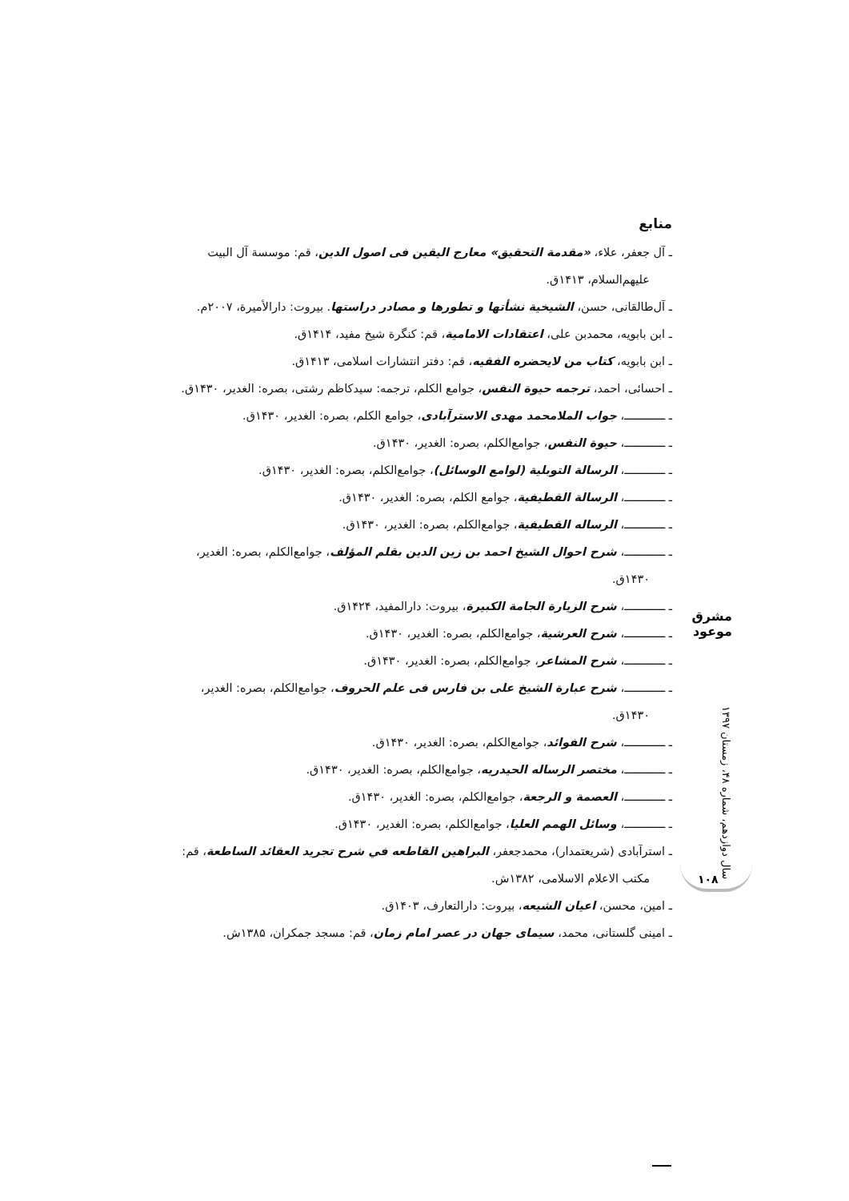منابع
ـ آل جعفر، علاء، «مقدمة التحقیق» معارج الیقین فی اصول الدین، قم: موسسة آل البیت علیهم‌السلام، ۱۴۱۳ق.
ـ آل‌طالقانی، حسن، الشیخیة نشأتها و تطورها و مصادر دراستها. بیروت: دارالأمیرة، ۲۰۰۷م.
ـ ابن بابویه، محمدبن علی، اعتقادات الامامیة، قم: کنگرة شیخ مفید، ۱۴۱۴ق.
ـ ابن بابویه، کتاب من لایحضره الفقیه، قم: دفتر انتشارات اسلامی، ۱۴۱۳ق.
ـ احسائی، احمد، ترجمه حیوة النفس، جوامع الکلم، ترجمه: سیدکاظم رشتی، بصره: الغدیر، ۱۴۳۰ق.
ـ ــــــــــــ، جواب الملامحمد مهدی الاسترآبادی، جوامع الکلم، بصره: الغدیر، ۱۴۳۰ق.
ـ ــــــــــــ، حیوة النفس، جوامع‌الکلم، بصره: الغدیر، ۱۴۳۰ق.
ـ ــــــــــــ، الرسالة التوبلیة (لوامع الوسائل)، جوامع‌الکلم، بصره: الغدیر، ۱۴۳۰ق.
ـ ــــــــــــ، الرسالة القطیفیة، جوامع الکلم، بصره: الغدیر، ۱۴۳۰ق.
ـ ــــــــــــ، الرساله القطیفیة، جوامع‌الکلم، بصره: الغدیر، ۱۴۳۰ق.
ـ ــــــــــــ، شرح احوال الشیخ احمد بن زین الدین بقلم المؤلف، جوامع‌الکلم، بصره: الغدیر، ۱۴۳۰ق.
ـ ــــــــــــ، شرح الزیارة الجامة الکبیرة، بیروت: دارالمفید، ۱۴۲۴ق.
ـ ــــــــــــ، شرح العرشیة، جوامع‌الکلم، بصره: الغدیر، ۱۴۳۰ق.
ـ ــــــــــــ، شرح المشاعر، جوامع‌الکلم، بصره: الغدیر، ۱۴۳۰ق.
ـ ــــــــــــ، شرح عبارة الشیخ علی بن فارس فی علم الحروف، جوامع‌الکلم، بصره: الغدیر، ۱۴۳۰ق.
ـ ــــــــــــ، شرح الفوائد، جوامع‌الکلم، بصره: الغدیر، ۱۴۳۰ق.
ـ ــــــــــــ، مختصر الرساله الحیدریه، جوامع‌الکلم، بصره: الغدیر، ۱۴۳۰ق.
ـ ــــــــــــ، العصمة و الرجعة، جوامع‌الکلم، بصره: الغدیر، ۱۴۳۰ق.
ـ ــــــــــــ، وسائل الهمم العلیا، جوامع‌الکلم، بصره: الغدیر، ۱۴۳۰ق.
ـ استرآبادی (شریعتمدار)، محمدجعفر، البراهین القاطعه في شرح تجرید العقائد الساطعة، قم: مکتب الاعلام الاسلامی، ۱۳۸۲ش.
ـ امین، محسن، اعیان الشیعه، بیروت: دارالتعارف، ۱۴۰۳ق.
ـ امینی گلستانی، محمد، سیمای جهان در عصر امام زمان، قم: مسجد جمکران، ۱۳۸۵ش.
مشرق موعود
سال دوازدهم، شماره ۴۸، زمستان ۱۳۹۷
۱۰۸